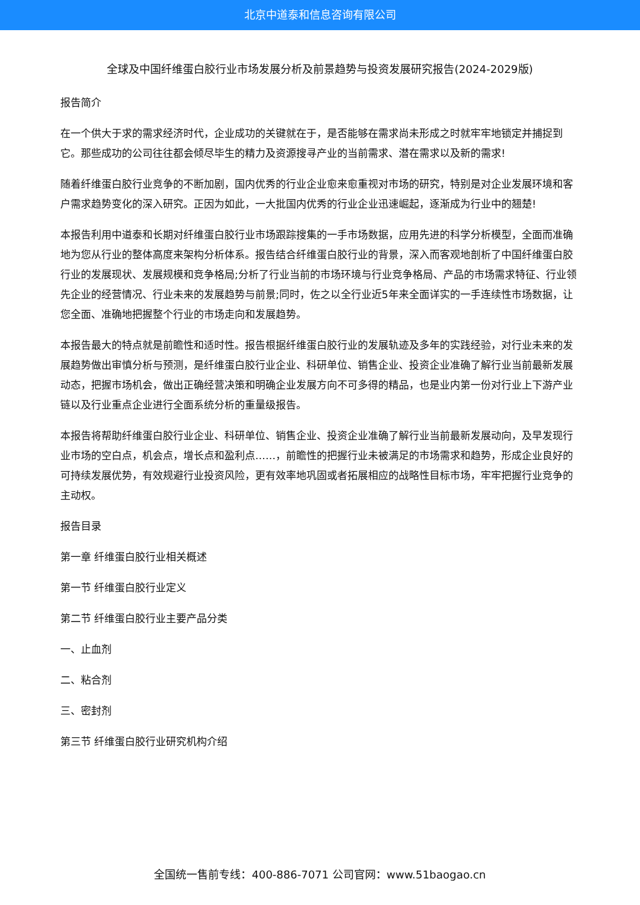北京中道泰和信息咨询有限公司
全球及中国纤维蛋白胶行业市场发展分析及前景趋势与投资发展研究报告(2024-2029版)
报告简介
在一个供大于求的需求经济时代，企业成功的关键就在于，是否能够在需求尚未形成之时就牢牢地锁定并捕捉到它。那些成功的公司往往都会倾尽毕生的精力及资源搜寻产业的当前需求、潜在需求以及新的需求!
随着纤维蛋白胶行业竞争的不断加剧，国内优秀的行业企业愈来愈重视对市场的研究，特别是对企业发展环境和客户需求趋势变化的深入研究。正因为如此，一大批国内优秀的行业企业迅速崛起，逐渐成为行业中的翘楚!
本报告利用中道泰和长期对纤维蛋白胶行业市场跟踪搜集的一手市场数据，应用先进的科学分析模型，全面而准确地为您从行业的整体高度来架构分析体系。报告结合纤维蛋白胶行业的背景，深入而客观地剖析了中国纤维蛋白胶行业的发展现状、发展规模和竞争格局;分析了行业当前的市场环境与行业竞争格局、产品的市场需求特征、行业领先企业的经营情况、行业未来的发展趋势与前景;同时，佐之以全行业近5年来全面详实的一手连续性市场数据，让您全面、准确地把握整个行业的市场走向和发展趋势。
本报告最大的特点就是前瞻性和适时性。报告根据纤维蛋白胶行业的发展轨迹及多年的实践经验，对行业未来的发展趋势做出审慎分析与预测，是纤维蛋白胶行业企业、科研单位、销售企业、投资企业准确了解行业当前最新发展动态，把握市场机会，做出正确经营决策和明确企业发展方向不可多得的精品，也是业内第一份对行业上下游产业链以及行业重点企业进行全面系统分析的重量级报告。
本报告将帮助纤维蛋白胶行业企业、科研单位、销售企业、投资企业准确了解行业当前最新发展动向，及早发现行业市场的空白点，机会点，增长点和盈利点……，前瞻性的把握行业未被满足的市场需求和趋势，形成企业良好的可持续发展优势，有效规避行业投资风险，更有效率地巩固或者拓展相应的战略性目标市场，牢牢把握行业竞争的主动权。
报告目录
第一章 纤维蛋白胶行业相关概述
第一节 纤维蛋白胶行业定义
第二节 纤维蛋白胶行业主要产品分类
一、止血剂
二、粘合剂
三、密封剂
第三节 纤维蛋白胶行业研究机构介绍
全国统一售前专线：400-886-7071 公司官网：www.51baogao.cn